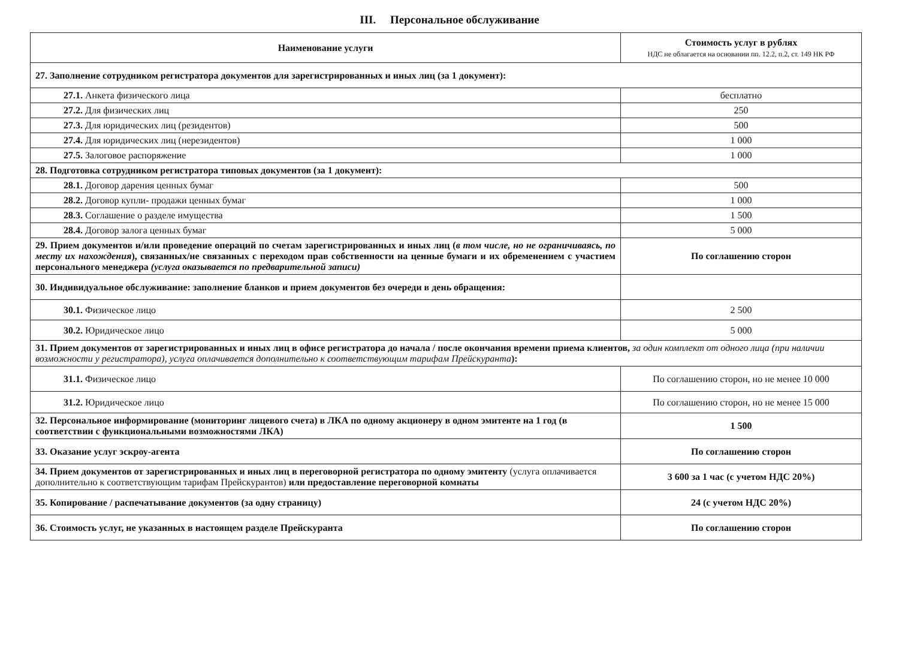III. Персональное обслуживание
| Наименование услуги | Стоимость услуг в рублях НДС не облагается на основании пп. 12.2, п.2, ст. 149 НК РФ |
| --- | --- |
| 27. Заполнение сотрудником регистратора документов для зарегистрированных и иных лиц (за 1 документ): | |
| 27.1. Анкета физического лица | бесплатно |
| 27.2. Для физических лиц | 250 |
| 27.3. Для юридических лиц (резидентов) | 500 |
| 27.4. Для юридических лиц (нерезидентов) | 1 000 |
| 27.5. Залоговое распоряжение | 1 000 |
| 28. Подготовка сотрудником регистратора типовых документов (за 1 документ): | |
| 28.1. Договор дарения ценных бумаг | 500 |
| 28.2. Договор купли- продажи ценных бумаг | 1 000 |
| 28.3. Соглашение о разделе имущества | 1 500 |
| 28.4. Договор залога ценных бумаг | 5 000 |
| 29. Прием документов и/или проведение операций по счетам зарегистрированных и иных лиц ( в том числе, но не ограничиваясь, по месту их нахождения ), связанных/не связанных с переходом прав собственности на ценные бумаги и их обременением с участием персонального менеджера (услуга оказывается по предварительной записи) | По соглашению сторон |
| 30. Индивидуальное обслуживание: заполнение бланков и прием документов без очереди в день обращения: | |
| 30.1. Физическое лицо | 2 500 |
| 30.2. Юридическое лицо | 5 000 |
| 31. Прием документов от зарегистрированных и иных лиц в офисе регистратора до начала / после окончания времени приема клиентов, за один комплект от одного лица (при наличии возможности у регистратора), услуга оплачивается дополнительно к соответствующим тарифам Прейскуранта ): | |
| 31.1. Физическое лицо | По соглашению сторон, но не менее 10 000 |
| 31.2. Юридическое лицо | По соглашению сторон, но не менее 15 000 |
| 32. Персональное информирование (мониторинг лицевого счета) в ЛКА по одному акционеру в одном эмитенте на 1 год (в соответствии с функциональными возможностями ЛКА) | 1 500 |
| 33. Оказание услуг эскроу-агента | По соглашению сторон |
| 34. Прием документов от зарегистрированных и иных лиц в переговорной регистратора по одному эмитенту (услуга оплачивается дополнительно к соответствующим тарифам Прейскурантов) или предоставление переговорной комнаты | 3 600 за 1 час (с учетом НДС 20%) |
| 35. Копирование / распечатывание документов (за одну страницу) | 24 (с учетом НДС 20%) |
| 36. Стоимость услуг, не указанных в настоящем разделе Прейскуранта | По соглашению сторон |